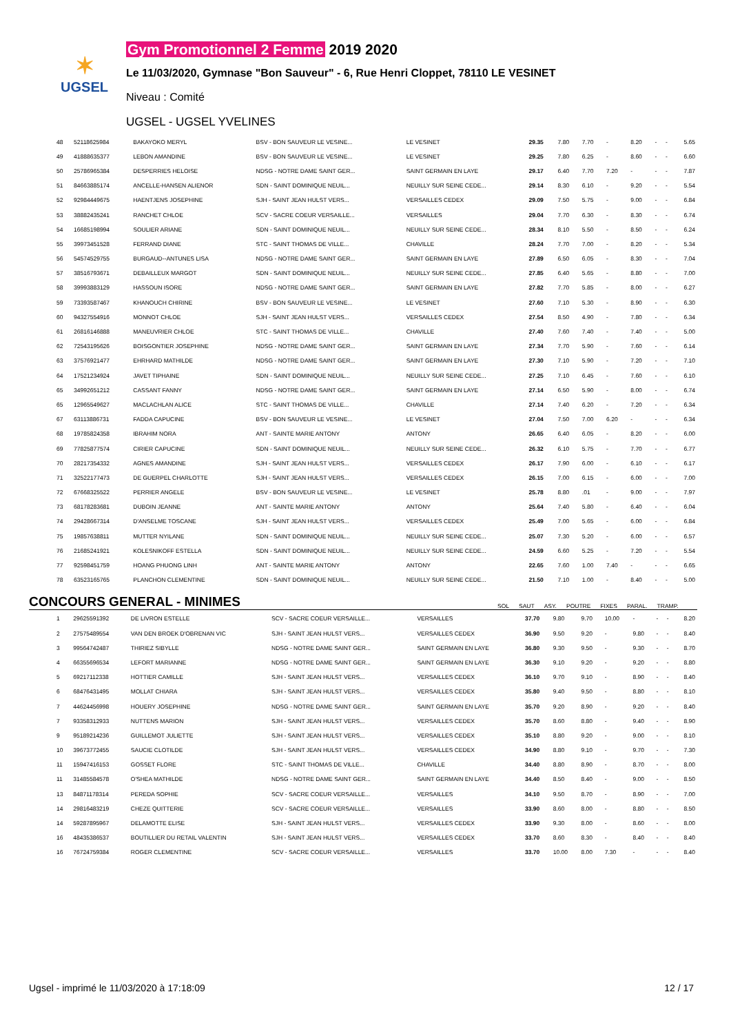✶
UGSEL
Gym Promotionnel 2 Femme 2019 2020
Le 11/03/2020, Gymnase "Bon Sauveur" - 6, Rue Henri Cloppet, 78110 LE VESINET
Niveau : Comité
UGSEL - UGSEL YVELINES
| 48 | 52118625984 | BAKAYOKO MERYL | BSV - BON SAUVEUR LE VESINE... | LE VESINET | 29.35 | 7.80 | 7.70 | - | 8.20 | - | - | 5.65 |
| 49 | 41888635377 | LEBON AMANDINE | BSV - BON SAUVEUR LE VESINE... | LE VESINET | 29.25 | 7.80 | 6.25 | - | 8.60 | - | - | 6.60 |
| 50 | 25786965384 | DESPERRIES HELOISE | NDSG - NOTRE DAME SAINT GER... | SAINT GERMAIN EN LAYE | 29.17 | 6.40 | 7.70 | 7.20 | - | - | - | 7.87 |
| 51 | 84663885174 | ANCELLE-HANSEN ALIENOR | SDN - SAINT DOMINIQUE NEUIL... | NEUILLY SUR SEINE CEDE... | 29.14 | 8.30 | 6.10 | - | 9.20 | - | - | 5.54 |
| 52 | 92984449675 | HAENTJENS JOSEPHINE | SJH - SAINT JEAN HULST VERS... | VERSAILLES CEDEX | 29.09 | 7.50 | 5.75 | - | 9.00 | - | - | 6.84 |
| 53 | 38882435241 | RANCHET CHLOE | SCV - SACRE COEUR VERSAILLE... | VERSAILLES | 29.04 | 7.70 | 6.30 | - | 8.30 | - | - | 6.74 |
| 54 | 16685198994 | SOULIER ARIANE | SDN - SAINT DOMINIQUE NEUIL... | NEUILLY SUR SEINE CEDE... | 28.34 | 8.10 | 5.50 | - | 8.50 | - | - | 6.24 |
| 55 | 39973451528 | FERRAND DIANE | STC - SAINT THOMAS DE VILLE... | CHAVILLE | 28.24 | 7.70 | 7.00 | - | 8.20 | - | - | 5.34 |
| 56 | 54574529755 | BURGAUD--ANTUNES LISA | NDSG - NOTRE DAME SAINT GER... | SAINT GERMAIN EN LAYE | 27.89 | 6.50 | 6.05 | - | 8.30 | - | - | 7.04 |
| 57 | 38516793671 | DEBAILLEUX MARGOT | SDN - SAINT DOMINIQUE NEUIL... | NEUILLY SUR SEINE CEDE... | 27.85 | 6.40 | 5.65 | - | 8.80 | - | - | 7.00 |
| 58 | 39993883129 | HASSOUN ISORE | NDSG - NOTRE DAME SAINT GER... | SAINT GERMAIN EN LAYE | 27.82 | 7.70 | 5.85 | - | 8.00 | - | - | 6.27 |
| 59 | 73393587467 | KHANOUCH CHIRINE | BSV - BON SAUVEUR LE VESINE... | LE VESINET | 27.60 | 7.10 | 5.30 | - | 8.90 | - | - | 6.30 |
| 60 | 94327554916 | MONNOT CHLOE | SJH - SAINT JEAN HULST VERS... | VERSAILLES CEDEX | 27.54 | 8.50 | 4.90 | - | 7.80 | - | - | 6.34 |
| 61 | 26816146888 | MANEUVRIER CHLOE | STC - SAINT THOMAS DE VILLE... | CHAVILLE | 27.40 | 7.60 | 7.40 | - | 7.40 | - | - | 5.00 |
| 62 | 72543195626 | BOISGONTIER JOSEPHINE | NDSG - NOTRE DAME SAINT GER... | SAINT GERMAIN EN LAYE | 27.34 | 7.70 | 5.90 | - | 7.60 | - | - | 6.14 |
| 63 | 37576921477 | EHRHARD MATHILDE | NDSG - NOTRE DAME SAINT GER... | SAINT GERMAIN EN LAYE | 27.30 | 7.10 | 5.90 | - | 7.20 | - | - | 7.10 |
| 64 | 17521234924 | JAVET TIPHAINE | SDN - SAINT DOMINIQUE NEUIL... | NEUILLY SUR SEINE CEDE... | 27.25 | 7.10 | 6.45 | - | 7.60 | - | - | 6.10 |
| 65 | 34992651212 | CASSANT FANNY | NDSG - NOTRE DAME SAINT GER... | SAINT GERMAIN EN LAYE | 27.14 | 6.50 | 5.90 | - | 8.00 | - | - | 6.74 |
| 65 | 12965549627 | MACLACHLAN ALICE | STC - SAINT THOMAS DE VILLE... | CHAVILLE | 27.14 | 7.40 | 6.20 | - | 7.20 | - | - | 6.34 |
| 67 | 63113886731 | FADDA CAPUCINE | BSV - BON SAUVEUR LE VESINE... | LE VESINET | 27.04 | 7.50 | 7.00 | 6.20 | - | - | - | 6.34 |
| 68 | 19785824358 | IBRAHIM NORA | ANT - SAINTE MARIE ANTONY | ANTONY | 26.65 | 6.40 | 6.05 | - | 8.20 | - | - | 6.00 |
| 69 | 77825877574 | CIRIER CAPUCINE | SDN - SAINT DOMINIQUE NEUIL... | NEUILLY SUR SEINE CEDE... | 26.32 | 6.10 | 5.75 | - | 7.70 | - | - | 6.77 |
| 70 | 28217354332 | AGNES AMANDINE | SJH - SAINT JEAN HULST VERS... | VERSAILLES CEDEX | 26.17 | 7.90 | 6.00 | - | 6.10 | - | - | 6.17 |
| 71 | 32522177473 | DE GUERPEL CHARLOTTE | SJH - SAINT JEAN HULST VERS... | VERSAILLES CEDEX | 26.15 | 7.00 | 6.15 | - | 6.00 | - | - | 7.00 |
| 72 | 67668325522 | PERRIER ANGELE | BSV - BON SAUVEUR LE VESINE... | LE VESINET | 25.78 | 8.80 | .01 | - | 9.00 | - | - | 7.97 |
| 73 | 68178283681 | DUBOIN JEANNE | ANT - SAINTE MARIE ANTONY | ANTONY | 25.64 | 7.40 | 5.80 | - | 6.40 | - | - | 6.04 |
| 74 | 29428667314 | D'ANSELME TOSCANE | SJH - SAINT JEAN HULST VERS... | VERSAILLES CEDEX | 25.49 | 7.00 | 5.65 | - | 6.00 | - | - | 6.84 |
| 75 | 19857638811 | MUTTER NYILANE | SDN - SAINT DOMINIQUE NEUIL... | NEUILLY SUR SEINE CEDE... | 25.07 | 7.30 | 5.20 | - | 6.00 | - | - | 6.57 |
| 76 | 21685241921 | KOLESNIKOFF ESTELLA | SDN - SAINT DOMINIQUE NEUIL... | NEUILLY SUR SEINE CEDE... | 24.59 | 6.60 | 5.25 | - | 7.20 | - | - | 5.54 |
| 77 | 92598451759 | HOANG PHUONG LINH | ANT - SAINTE MARIE ANTONY | ANTONY | 22.65 | 7.60 | 1.00 | 7.40 | - | - | - | 6.65 |
| 78 | 63523165765 | PLANCHON CLEMENTINE | SDN - SAINT DOMINIQUE NEUIL... | NEUILLY SUR SEINE CEDE... | 21.50 | 7.10 | 1.00 | - | 8.40 | - | - | 5.00 |
CONCOURS GENERAL - MINIMES
SOL SAUT ASY. POUTRE FIXES PARAL. TRAMP.
| 1 | 29625591392 | DE LIVRON ESTELLE | SCV - SACRE COEUR VERSAILLE... | VERSAILLES | 37.70 | 9.80 | 9.70 | 10.00 | - | - | - | 8.20 |
| 2 | 27575489554 | VAN DEN BROEK D'OBRENAN VIC | SJH - SAINT JEAN HULST VERS... | VERSAILLES CEDEX | 36.90 | 9.50 | 9.20 | - | 9.80 | - | - | 8.40 |
| 3 | 99564742487 | THIRIEZ SIBYLLE | NDSG - NOTRE DAME SAINT GER... | SAINT GERMAIN EN LAYE | 36.80 | 9.30 | 9.50 | - | 9.30 | - | - | 8.70 |
| 4 | 66355696534 | LEFORT MARIANNE | NDSG - NOTRE DAME SAINT GER... | SAINT GERMAIN EN LAYE | 36.30 | 9.10 | 9.20 | - | 9.20 | - | - | 8.80 |
| 5 | 69217112338 | HOTTIER CAMILLE | SJH - SAINT JEAN HULST VERS... | VERSAILLES CEDEX | 36.10 | 9.70 | 9.10 | - | 8.90 | - | - | 8.40 |
| 6 | 68476431495 | MOLLAT CHIARA | SJH - SAINT JEAN HULST VERS... | VERSAILLES CEDEX | 35.80 | 9.40 | 9.50 | - | 8.80 | - | - | 8.10 |
| 7 | 44624456998 | HOUERY JOSEPHINE | NDSG - NOTRE DAME SAINT GER... | SAINT GERMAIN EN LAYE | 35.70 | 9.20 | 8.90 | - | 9.20 | - | - | 8.40 |
| 7 | 93358312933 | NUTTENS MARION | SJH - SAINT JEAN HULST VERS... | VERSAILLES CEDEX | 35.70 | 8.60 | 8.80 | - | 9.40 | - | - | 8.90 |
| 9 | 95189214236 | GUILLEMOT JULIETTE | SJH - SAINT JEAN HULST VERS... | VERSAILLES CEDEX | 35.10 | 8.80 | 9.20 | - | 9.00 | - | - | 8.10 |
| 10 | 39673772455 | SAUCIE CLOTILDE | SJH - SAINT JEAN HULST VERS... | VERSAILLES CEDEX | 34.90 | 8.80 | 9.10 | - | 9.70 | - | - | 7.30 |
| 11 | 15947416153 | GOSSET FLORE | STC - SAINT THOMAS DE VILLE... | CHAVILLE | 34.40 | 8.80 | 8.90 | - | 8.70 | - | - | 8.00 |
| 11 | 31485584578 | O'SHEA MATHILDE | NDSG - NOTRE DAME SAINT GER... | SAINT GERMAIN EN LAYE | 34.40 | 8.50 | 8.40 | - | 9.00 | - | - | 8.50 |
| 13 | 84871178314 | PEREDA SOPHIE | SCV - SACRE COEUR VERSAILLE... | VERSAILLES | 34.10 | 9.50 | 8.70 | - | 8.90 | - | - | 7.00 |
| 14 | 29816483219 | CHEZE QUITTERIE | SCV - SACRE COEUR VERSAILLE... | VERSAILLES | 33.90 | 8.60 | 8.00 | - | 8.80 | - | - | 8.50 |
| 14 | 59287895967 | DELAMOTTE ELISE | SJH - SAINT JEAN HULST VERS... | VERSAILLES CEDEX | 33.90 | 9.30 | 8.00 | - | 8.60 | - | - | 8.00 |
| 16 | 48435386537 | BOUTILLIER DU RETAIL VALENTIN | SJH - SAINT JEAN HULST VERS... | VERSAILLES CEDEX | 33.70 | 8.60 | 8.30 | - | 8.40 | - | - | 8.40 |
| 16 | 76724759384 | ROGER CLEMENTINE | SCV - SACRE COEUR VERSAILLE... | VERSAILLES | 33.70 | 10.00 | 8.00 | 7.30 | - | - | - | 8.40 |
Ugsel - imprimé le 11/03/2020 à 17:18:09 12 / 17